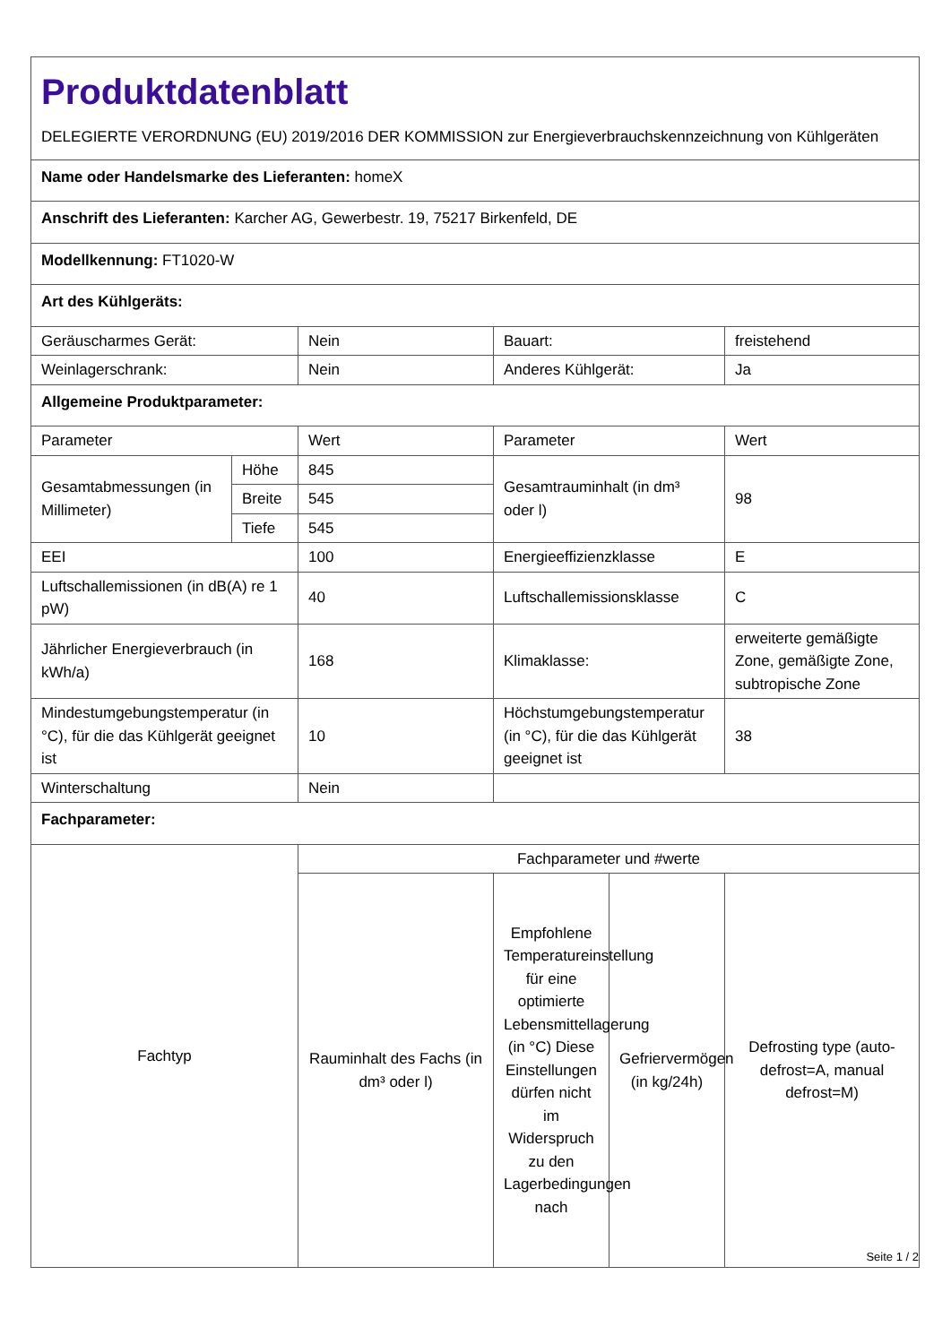| Produktdatenblatt DELEGIERTE VERORDNUNG (EU) 2019/2016 DER KOMMISSION zur Energieverbrauchskennzeichnung von Kühlgeräten | | | | | |
| Name oder Handelsmarke des Lieferanten: homeX | | | | | |
| Anschrift des Lieferanten: Karcher AG, Gewerbestr. 19, 75217 Birkenfeld, DE | | | | | |
| Modellkennung: FT1020-W | | | | | |
| Art des Kühlgeräts: | | | | | |
| Geräuscharmes Gerät: | | Nein | Bauart: | | freistehend |
| Weinlagerschrank: | | Nein | Anderes Kühlgerät: | | Ja |
| Allgemeine Produktparameter: | | | | | |
| Parameter | | Wert | Parameter | | Wert |
| Gesamtabmessungen (in Millimeter) | Höhe | 845 | Gesamtrauminhalt (in dm³ oder l) | | 98 |
| | Breite | 545 | | | |
| | Tiefe | 545 | | | |
| EEI | | 100 | Energieeffizienzklasse | | E |
| Luftschallemissionen (in dB(A) re 1 pW) | | 40 | Luftschallemissionsklasse | | C |
| Jährlicher Energieverbrauch (in kWh/a) | | 168 | Klimaklasse: | | erweiterte gemäßigte Zone, gemäßigte Zone, subtropische Zone |
| Mindestumgebungstemperatur (in °C), für die das Kühlgerät geeignet ist | | 10 | Höchstumgebungstemperatur (in °C), für die das Kühlgerät geeignet ist | | 38 |
| Winterschaltung | | Nein | | | |
| Fachparameter: | | | | | |
| Fachtyp | | Fachparameter und #werte | | | |
| | | Rauminhalt des Fachs (in dm³ oder l) | Empfohlene Temperatureinstellung für eine optimierte Lebensmittellagerung (in °C) Diese Einstellungen dürfen nicht im Widerspruch zu den Lagerbedingungen nach | Gefriervermögen (in kg/24h) | Defrosting type (auto-defrost=A, manual defrost=M) |
Seite 1 / 2